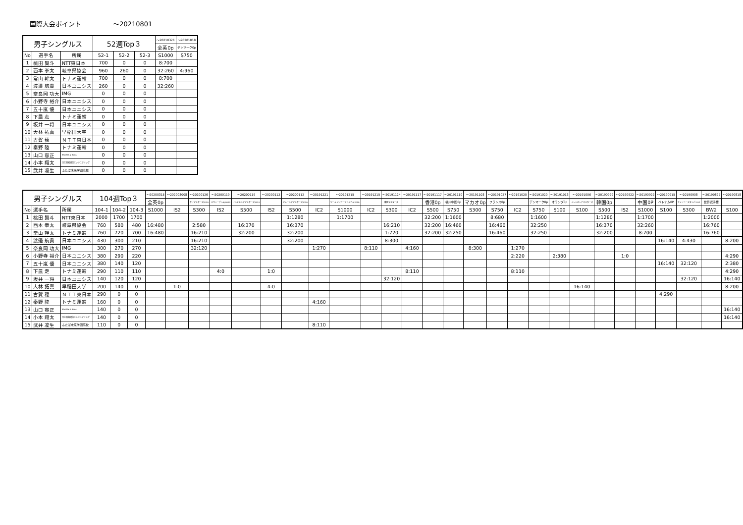国際大会ポイント ～20210801
| 男子シングルス | | | 52週Top３ | | | ～20210321 | ～20201018 |
| --- | --- | --- | --- | --- | --- | --- | --- |
| | | | | | | 全英0p | デンマーク0p |
| No | 選手名 | 所属 | 52-1 | 52-2 | 52-3 | S1000 | S750 |
| 1 | 桃田 賢斗 | NTT東日本 | 700 | 0 | 0 | 8:700 | |
| 2 | 西本 拳太 | 岐阜県協会 | 960 | 260 | 0 | 32:260 | 4:960 |
| 3 | 常山 幹太 | トナミ運輸 | 700 | 0 | 0 | 8:700 | |
| 4 | 渡邉 航貴 | 日本ユニシス | 260 | 0 | 0 | 32:260 | |
| 5 | 奈良岡 功大 | IMG | 0 | 0 | 0 | | |
| 6 | 小野寺 裕介 | 日本ユニシス | 0 | 0 | 0 | | |
| 7 | 五十嵐 優 | 日本ユニシス | 0 | 0 | 0 | | |
| 8 | 下農 走 | トナミ運輸 | 0 | 0 | 0 | | |
| 9 | 坂井 一将 | 日本ユニシス | 0 | 0 | 0 | | |
| 10 | 大林 拓真 | 早稲田大学 | 0 | 0 | 0 | | |
| 11 | 古賀 穂 | ＮＴＴ東日本 | 0 | 0 | 0 | | |
| 12 | 秦野 陸 | トナミ運輸 | 0 | 0 | 0 | | |
| 13 | 山口 容正 | Shuttle & Sons | 0 | 0 | 0 | | |
| 14 | 小本 翔太 | 日立情報通信エンジニアリング | 0 | 0 | 0 | | |
| 15 | 武井 凜生 | ふたば未来学園高校 | 0 | 0 | 0 | | |
| 男子シングルス | | | 104週Top３ | | | ～20200315 | ～202003008 | ～20200126 | ～20200119 | ～20200119 | ～20200112 | ～20200112 | ～20191221 | ～20191215 | ～20191215 | ～20191124 | ～20191117 | ～20191117 | ～20191110 | ～20191103 | ～20191027 | ～20191020 | ～20191020 | ～20191013 | ～20191006 | ～20190929 | ～20190922 | ～20190922 | ～20190915 | ～20190908 | ～20190827 | ～20190818 |
| --- | --- | --- | --- | --- | --- | --- | --- | --- | --- | --- | --- | --- | --- | --- | --- | --- | --- | --- | --- | --- | --- | --- | --- | --- | --- | --- | --- | --- | --- | --- | --- | --- |
| | | | | | | 全英0p | | タイマスターズ2020 | スウェーデン0p2020 | インドネシアマスターズ2020 | | マレーシアマスターズ2020 | | ワールドツアーファイナル2019 | | 韓国マスターズ | | 香港0p | 福州中国0p | マカオ0p | フランス0p | | デンマーク0p | オランダ0p | インドネシアマスターズ | 韓国0p | | 中国0P | ベトナム0P | チャイニーズタイペイ0P | 世界選手権 | |
| No | 選手名 | 所属 | 104-1 | 104-2 | 104-3 | S1000 | IS2 | S300 | IS2 | S500 | IS2 | S500 | IC2 | S1000 | IC2 | S300 | IC2 | S500 | S750 | S300 | S750 | IC2 | S750 | S100 | S100 | S500 | IS2 | S1000 | S100 | S300 | BW2 | S100 |
| 1 | 桃田 賢斗 | NTT東日本 | 2000 | 1700 | 1700 | | | | | | | 1:1280 | | 1:1700 | | | | 32:200 | 1:1600 | | 8:680 | | 1:1600 | | | 1:1280 | | 1:1700 | | | 1:2000 | |
| 2 | 西本 拳太 | 岐阜県協会 | 760 | 580 | 480 | 16:480 | | 2:580 | | 16:370 | | 16:370 | | | | 16:210 | | 32:200 | 16:460 | | 16:460 | | 32:250 | | | 16:370 | | 32:260 | | | 16:760 | |
| 3 | 常山 幹太 | トナミ運輸 | 760 | 720 | 700 | 16:480 | | 16:210 | | 32:200 | | 32:200 | | | | 1:720 | | 32:200 | 32:250 | | 16:460 | | 32:250 | | | 32:200 | | 8:700 | | | 16:760 | |
| 4 | 渡邉 航貴 | 日本ユニシス | 430 | 300 | 210 | | | 16:210 | | | | 32:200 | | | | 8:300 | | | | | | | | | | | | | 16:140 | 4:430 | | 8:200 |
| 5 | 奈良岡 功大 | IMG | 300 | 270 | 270 | | | 32:120 | | | | | 1:270 | | 8:110 | | 4:160 | | | 8:300 | | 1:270 | | | | | | | | | | |
| 6 | 小野寺 裕介 | 日本ユニシス | 380 | 290 | 220 | | | | | | | | | | | | | | | | | 2:220 | | 2:380 | | | 1:0 | | | | | 4:290 |
| 7 | 五十嵐 優 | 日本ユニシス | 380 | 140 | 120 | | | | | | | | | | | | | | | | | | | | | | | | 16:140 | 32:120 | | 2:380 |
| 8 | 下農 走 | トナミ運輸 | 290 | 110 | 110 | | | | 4:0 | | 1:0 | | | | | | 8:110 | | | | | 8:110 | | | | | | | | | | 4:290 |
| 9 | 坂井 一将 | 日本ユニシス | 140 | 120 | 120 | | | | | | | | | | | 32:120 | | | | | | | | | | | | | | 32:120 | | 16:140 |
| 10 | 大林 拓真 | 早稲田大学 | 200 | 140 | 0 | | 1:0 | | | | 4:0 | | | | | | | | | | | | | | 16:140 | | | | | | | 8:200 |
| 11 | 古賀 穂 | ＮＴＴ東日本 | 290 | 0 | 0 | | | | | | | | | | | | | | | | | | | | | | | | 4:290 | | | |
| 12 | 秦野 陸 | トナミ運輸 | 160 | 0 | 0 | | | | | | | | 4:160 | | | | | | | | | | | | | | | | | | | |
| 13 | 山口 容正 | Shuttle & Sons | 140 | 0 | 0 | | | | | | | | | | | | | | | | | | | | | | | | | | | 16:140 |
| 14 | 小本 翔太 | 日立情報通信エンジニアリング | 140 | 0 | 0 | | | | | | | | | | | | | | | | | | | | | | | | | | | 16:140 |
| 15 | 武井 凜生 | ふたば未来学園高校 | 110 | 0 | 0 | | | | | | | | 8:110 | | | | | | | | | | | | | | | | | | | |